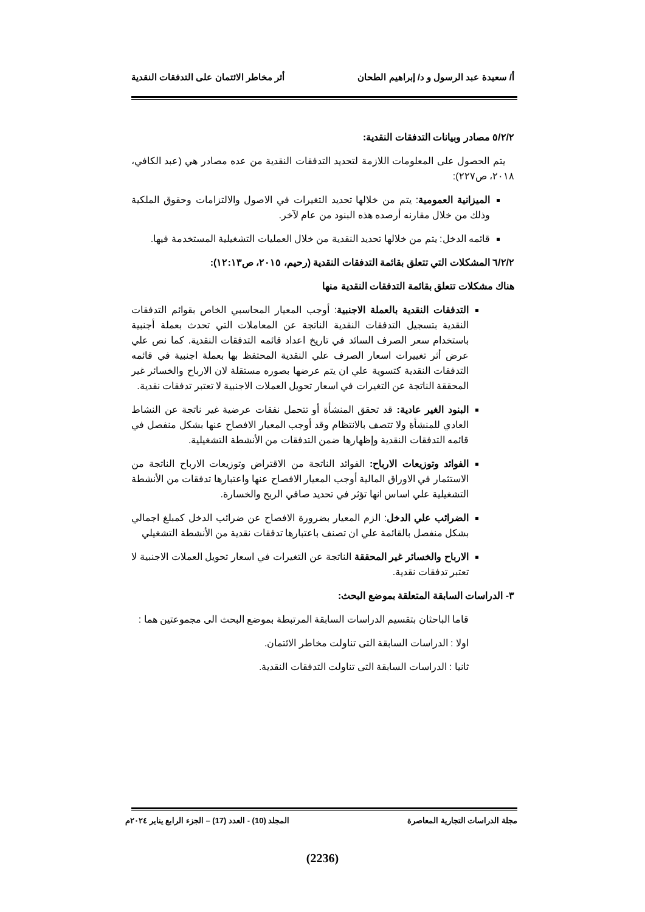أ/ سعيدة عبد الرسول و د/ إبراهيم الطحان أثر مخاطر الائتمان على التدفقات النقدية
٥/٢/٢ مصادر وبيانات التدفقات النقدية:
يتم الحصول على المعلومات اللازمة لتحديد التدفقات النقدية من عده مصادر هي (عبد الكافي، ٢٠١٨، ص٢٢٧):
الميزانية العمومية: يتم من خلالها تحديد التغيرات في الاصول والالتزامات وحقوق الملكية وذلك من خلال مقارنه أرصده هذه البنود من عام لآخر.
قائمه الدخل: يتم من خلالها تحديد النقدية من خلال العمليات التشغيلية المستخدمة فيها.
٦/٢/٢ المشكلات التي تتعلق بقائمة التدفقات النقدية (رحيم، ٢٠١٥، ص١٢:١٣):
هناك مشكلات تتعلق بقائمة التدفقات النقدية منها
التدفقات النقدية بالعملة الاجنبية: أوجب المعيار المحاسبي الخاص بقوائم التدفقات النقدية بتسجيل التدفقات النقدية الناتجة عن المعاملات التي تحدث بعملة أجنبية باستخدام سعر الصرف السائد في تاريخ اعداد قائمه التدفقات النقدية. كما نص علي عرض أثر تغييرات اسعار الصرف علي النقدية المحتفظ بها بعملة اجنبية في قائمه التدفقات النقدية كتسوية علي ان يتم عرضها بصوره مستقلة لان الارباح والخسائر غير المحققة الناتجة عن التغيرات في اسعار تحويل العملات الاجنبية لا تعتبر تدفقات نقدية.
البنود الغير عادية: قد تحقق المنشأة أو تتحمل نفقات عرضية غير ناتجة عن النشاط العادي للمنشأة ولا تتصف بالانتظام وقد أوجب المعيار الافصاح عنها بشكل منفصل في قائمه التدفقات النقدية وإظهارها ضمن التدفقات من الأنشطة التشغيلية.
الفوائد وتوزيعات الارباح: الفوائد الناتجة من الاقتراض وتوزيعات الارباح الناتجة من الاستثمار في الاوراق المالية أوجب المعيار الافصاح عنها واعتبارها تدفقات من الأنشطة التشغيلية علي اساس انها تؤثر في تحديد صافي الربح والخسارة.
الضرائب علي الدخل: الزم المعيار بضرورة الافصاح عن ضرائب الدخل كمبلغ اجمالي بشكل منفصل بالقائمة علي ان تصنف باعتبارها تدفقات نقدية من الأنشطة التشغيلي
الارباح والخسائر غير المحققة الناتجة عن التغيرات في اسعار تحويل العملات الاجنبية لا تعتبر تدفقات نقدية.
٣- الدراسات السابقة المتعلقة بموضع البحث:
قاما الباحثان بتقسيم الدراسات السابقة المرتبطة بموضع البحث الى مجموعتين هما :
اولا : الدراسات السابقة التى تناولت مخاطر الائتمان.
ثانيا : الدراسات السابقة التى تناولت التدفقات النقدية.
مجلة الدراسات التجارية المعاصرة المجلد (10) - العدد (17) – الجزء الرابع يناير ٢٠٢٤م
(2236)